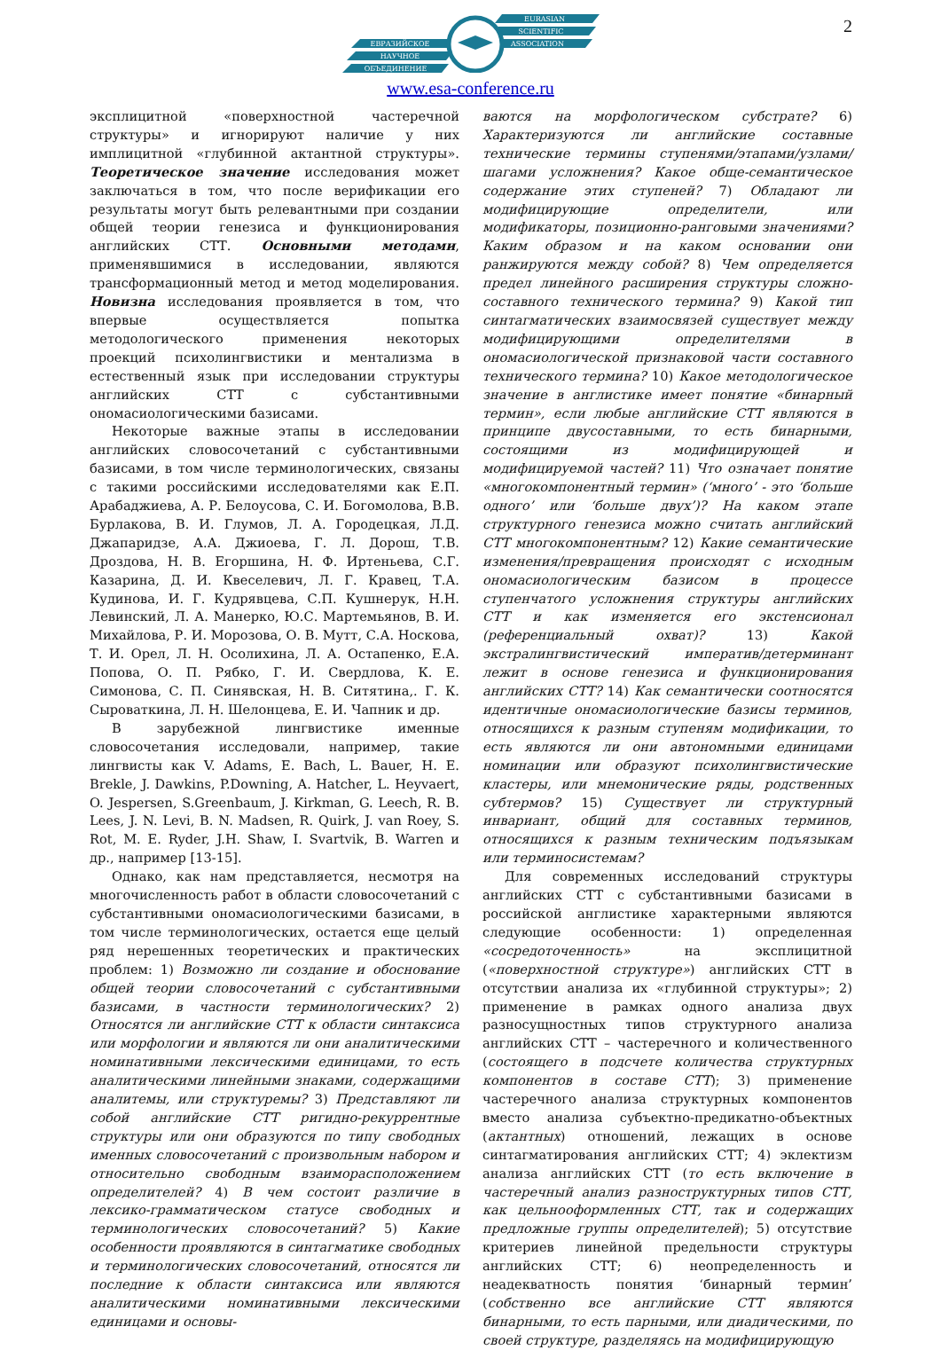2
ЕВРАЗИЙСКОЕ
НАУЧНОЕ
ОБЪЕДИНЕНИЕ
EURASIAN
SCIENTIFIC
ASSOCIATION
www.esa-conference.ru
эксплицитной «поверхностной частеречной структуры» и игнорируют наличие у них имплицитной «глубинной актантной структуры». Теоретическое значение исследования может заключаться в том, что после верификации его результаты могут быть релевантными при создании общей теории генезиса и функционирования английских СТТ. Основными методами, применявшимися в исследовании, являются трансформационный метод и метод моделирования. Новизна исследования проявляется в том, что впервые осуществляется попытка методологического применения некоторых проекций психолингвистики и ментализма в естественный язык при исследовании структуры английских СТТ с субстантивными ономасиологическими базисами.
Некоторые важные этапы в исследовании английских словосочетаний с субстантивными базисами, в том числе терминологических, связаны с такими российскими исследователями как Е.П. Арабаджиева, А. Р. Белоусова, С. И. Богомолова, В.В. Бурлакова, В. И. Глумов, Л. А. Городецкая, Л.Д. Джапаридзе, А.А. Джиоева, Г. Л. Дорош, Т.В. Дроздова, Н. В. Егоршина, Н. Ф. Иртеньева, С.Г. Казарина, Д. И. Квеселевич, Л. Г. Кравец, Т.А. Кудинова, И. Г. Кудрявцева, С.П. Кушнерук, Н.Н. Левинский, Л. А. Манерко, Ю.С. Мартемьянов, В. И. Михайлова, Р. И. Морозова, О. В. Мутт, С.А. Носкова, Т. И. Орел, Л. Н. Осолихина, Л. А. Остапенко, Е.А. Попова, О. П. Рябко, Г. И. Свердлова, К. Е. Симонова, С. П. Синявская, Н. В. Ситятина,. Г. К. Сыроваткина, Л. Н. Шелонцева, Е. И. Чапник и др.
В зарубежной лингвистике именные словосочетания исследовали, например, такие лингвисты как V. Adams, E. Bach, L. Bauer, H. E. Brekle, J. Dawkins, P.Downing, A. Hatcher, L. Heyvaert, O. Jespersen, S.Greenbaum, J. Kirkman, G. Leech, R. B. Lees, J. N. Levi, B. N. Madsen, R. Quirk, J. van Roey, S. Rot, M. E. Ryder, J.H. Shaw, I. Svartvik, B. Warren и др., например [13-15].
Однако, как нам представляется, несмотря на многочисленность работ в области словосочетаний с субстантивными ономасиологическими базисами, в том числе терминологических, остается еще целый ряд нерешенных теоретических и практических проблем: 1) Возможно ли создание и обоснование общей теории словосочетаний с субстантивными базисами, в частности терминологических? 2) Относятся ли английские СТТ к области синтаксиса или морфологии и являются ли они аналитическими номинативными лексическими единицами, то есть аналитическими линейными знаками, содержащими аналитемы, или структуремы? 3) Представляют ли собой английские СТТ ригидно-рекуррентные структуры или они образуются по типу свободных именных словосочетаний с произвольным набором и относительно свободным взаиморасположением определителей? 4) В чем состоит различие в лексико-грамматическом статусе свободных и терминологических словосочетаний? 5) Какие особенности проявляются в синтагматике свободных и терминологических словосочетаний, относятся ли последние к области синтаксиса или являются аналитическими номинативными лексическими единицами и основы-
ваются на морфологическом субстрате? 6) Характеризуются ли английские составные технические термины ступенями/этапами/узлами/шагами усложнения? Какое обще-семантическое содержание этих ступеней? 7) Обладают ли модифицирующие определители, или модификаторы, позиционно-ранговыми значениями? Каким образом и на каком основании они ранжируются между собой? 8) Чем определяется предел линейного расширения структуры сложно-составного технического термина? 9) Какой тип синтагматических взаимосвязей существует между модифицирующими определителями в ономасиологической признаковой части составного технического термина? 10) Какое методологическое значение в англистике имеет понятие «бинарный термин», если любые английские СТТ являются в принципе двусоставными, то есть бинарными, состоящими из модифицирующей и модифицируемой частей? 11) Что означает понятие «многокомпонентный термин» (‘много’ - это ‘больше одного’ или ‘больше двух’)? На каком этапе структурного генезиса можно считать английский СТТ многокомпонентным? 12) Какие семантические изменения/превращения происходят с исходным ономасиологическим базисом в процессе ступенчатого усложнения структуры английских СТТ и как изменяется его экстенсионал (референциальный охват)? 13) Какой экстралингвистический императив/детерминант лежит в основе генезиса и функционирования английских СТТ? 14) Как семантически соотносятся идентичные ономасиологические базисы терминов, относящихся к разным ступеням модификации, то есть являются ли они автономными единицами номинации или образуют психолингвистические кластеры, или мнемонические ряды, родственных субтермов? 15) Существует ли структурный инвариант, общий для составных терминов, относящихся к разным техническим подъязыкам или терминосистемам?
Для современных исследований структуры английских СТТ с субстантивными базисами в российской англистике характерными являются следующие особенности: 1) определенная «сосредоточенность» на эксплицитной («поверхностной структуре») английских СТТ в отсутствии анализа их «глубинной структуры»; 2) применение в рамках одного анализа двух разносущностных типов структурного анализа английских СТТ – частеречного и количественного (состоящего в подсчете количества структурных компонентов в составе СТТ); 3) применение частеречного анализа структурных компонентов вместо анализа субъектно-предикатно-объектных (актантных) отношений, лежащих в основе синтагматирования английских СТТ; 4) эклектизм анализа английских СТТ (то есть включение в частеречный анализ разноструктурных типов СТТ, как цельнооформленных СТТ, так и содержащих предложные группы определителей); 5) отсутствие критериев линейной предельности структуры английских СТТ; 6) неопределенность и неадекватность понятия ‘бинарный термин’ (собственно все английские СТТ являются бинарными, то есть парными, или диадическими, по своей структуре, разделяясь на модифицирующую